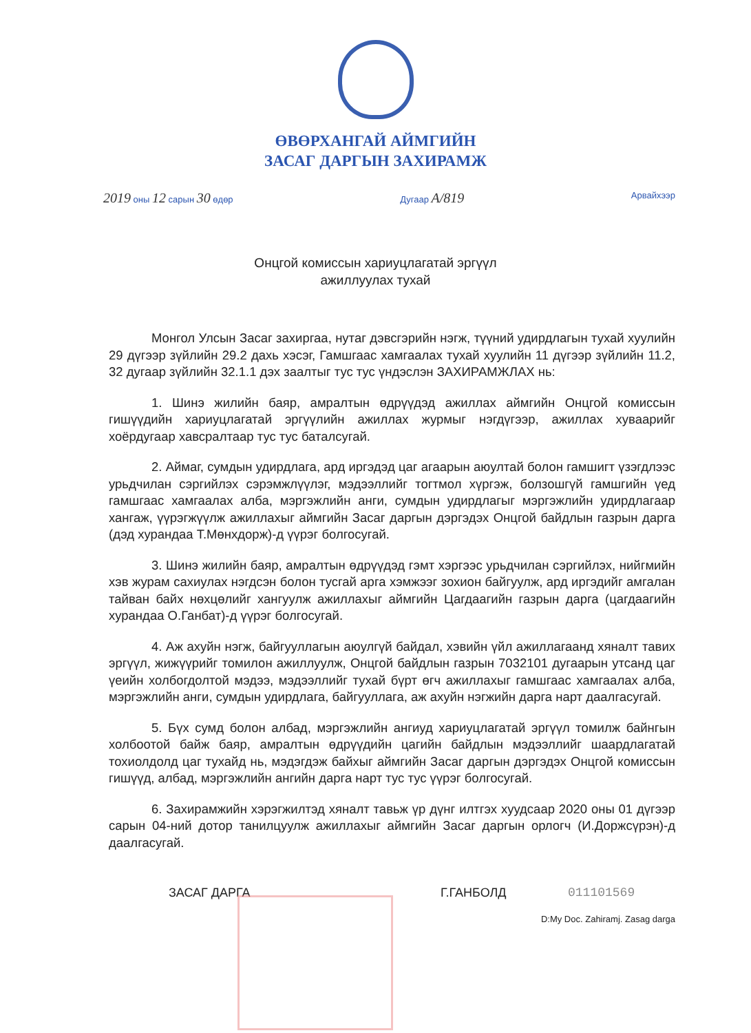ӨВӨРХАНГАЙ АЙМГИЙН
ЗАСАГ ДАРГЫН ЗАХИРАМЖ
2019 оны 12 сарын 30 өдөр Дугаар А/819
Арвайхээр
Онцгой комиссын хариуцлагатай эргүүл
ажиллуулах тухай
Монгол Улсын Засаг захиргаа, нутаг дэвсгэрийн нэгж, түүний удирдлагын тухай хуулийн 29 дүгээр зүйлийн 29.2 дахь хэсэг, Гамшгаас хамгаалах тухай хуулийн 11 дүгээр зүйлийн 11.2, 32 дугаар зүйлийн 32.1.1 дэх заалтыг тус тус үндэслэн ЗАХИРАМЖЛАХ нь:
1. Шинэ жилийн баяр, амралтын өдрүүдэд ажиллах аймгийн Онцгой комиссын гишүүдийн хариуцлагатай эргүүлийн ажиллах журмыг нэгдүгээр, ажиллах хуваарийг хоёрдугаар хавсралтаар тус тус баталсугай.
2. Аймаг, сумдын удирдлага, ард иргэдэд цаг агаарын аюултай болон гамшигт үзэгдлээс урьдчилан сэргийлэх сэрэмжлүүлэг, мэдээллийг тогтмол хүргэж, болзошгүй гамшгийн үед гамшгаас хамгаалах алба, мэргэжлийн анги, сумдын удирдлагыг мэргэжлийн удирдлагаар хангаж, үүрэгжүүлж ажиллахыг аймгийн Засаг даргын дэргэдэх Онцгой байдлын газрын дарга (дэд хурандаа Т.Мөнхдорж)-д үүрэг болгосугай.
3. Шинэ жилийн баяр, амралтын өдрүүдэд гэмт хэргээс урьдчилан сэргийлэх, нийгмийн хэв журам сахиулах нэгдсэн болон тусгай арга хэмжээг зохион байгуулж, ард иргэдийг амгалан тайван байх нөхцөлийг хангуулж ажиллахыг аймгийн Цагдаагийн газрын дарга (цагдаагийн хурандаа О.Ганбат)-д үүрэг болгосугай.
4. Аж ахуйн нэгж, байгууллагын аюулгүй байдал, хэвийн үйл ажиллагаанд хяналт тавих эргүүл, жижүүрийг томилон ажиллуулж, Онцгой байдлын газрын 7032101 дугаарын утсанд цаг үеийн холбогдолтой мэдээ, мэдээллийг тухай бүрт өгч ажиллахыг гамшгаас хамгаалах алба, мэргэжлийн анги, сумдын удирдлага, байгууллага, аж ахуйн нэгжийн дарга нарт даалгасугай.
5. Бүх сумд болон албад, мэргэжлийн ангиуд хариуцлагатай эргүүл томилж байнгын холбоотой байж баяр, амралтын өдрүүдийн цагийн байдлын мэдээллийг шаардлагатай тохиолдолд цаг тухайд нь, мэдэгдэж байхыг аймгийн Засаг даргын дэргэдэх Онцгой комиссын гишүүд, албад, мэргэжлийн ангийн дарга нарт тус тус үүрэг болгосугай.
6. Захирамжийн хэрэгжилтэд хяналт тавьж үр дүнг илтгэх хуудсаар 2020 оны 01 дүгээр сарын 04-ний дотор танилцуулж ажиллахыг аймгийн Засаг даргын орлогч (И.Доржсүрэн)-д даалгасугай.
ЗАСАГ ДАРГА Г.ГАНБОЛД 011101569
D:My Doc. Zahiramj. Zasag darga